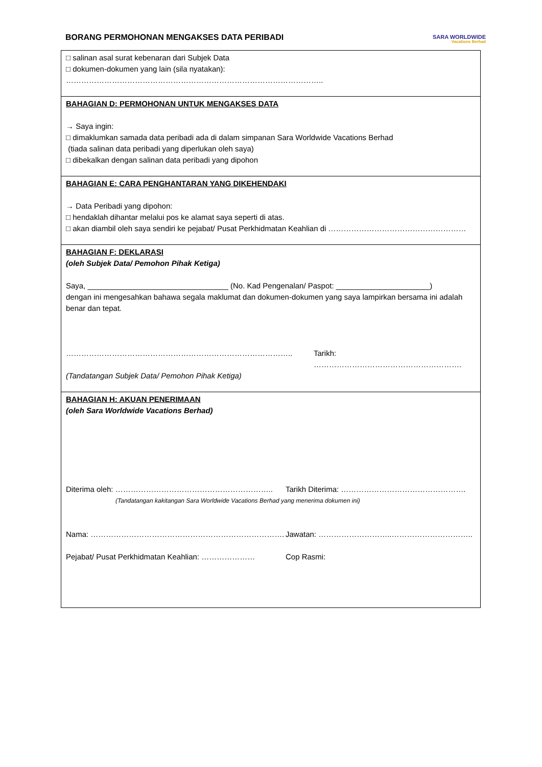BORANG PERMOHONAN MENGAKSES DATA PERIBADI
SARA WORLDWIDE
Vacations Berhad
□ salinan asal surat kebenaran dari Subjek Data
□ dokumen-dokumen yang lain (sila nyatakan): ………………………………………………………………………………………..
BAHAGIAN D: PERMOHONAN UNTUK MENGAKSES DATA
→ Saya ingin:
□ dimaklumkan samada data peribadi ada di dalam simpanan Sara Worldwide Vacations Berhad
(tiada salinan data peribadi yang diperlukan oleh saya)
□ dibekalkan dengan salinan data peribadi yang dipohon
BAHAGIAN E: CARA PENGHANTARAN YANG DIKEHENDAKI
→ Data Peribadi yang dipohon:
□ hendaklah dihantar melalui pos ke alamat saya seperti di atas.
□ akan diambil oleh saya sendiri ke pejabat/ Pusat Perkhidmatan Keahlian di ………………………………………………
BAHAGIAN F: DEKLARASI
(oleh Subjek Data/ Pemohon Pihak Ketiga)
Saya, _________________________________ (No. Kad Pengenalan/ Paspot: ______________________)
dengan ini mengesahkan bahawa segala maklumat dan dokumen-dokumen yang saya lampirkan bersama ini adalah benar dan tepat.
…………………………………………………………………………….. Tarikh: ………………………………………………….
(Tandatangan Subjek Data/ Pemohon Pihak Ketiga)
BAHAGIAN H: AKUAN PENERIMAAN
(oleh Sara Worldwide Vacations Berhad)
Diterima oleh: …………………………………………………….. Tarikh Diterima: ………………………………………….
(Tandatangan kakitangan Sara Worldwide Vacations Berhad yang menerima dokumen ini)
Nama: …………………………………………………………………. Jawatan: ………………………..…………………………..
Pejabat/ Pusat Perkhidmatan Keahlian: ………………… Cop Rasmi: